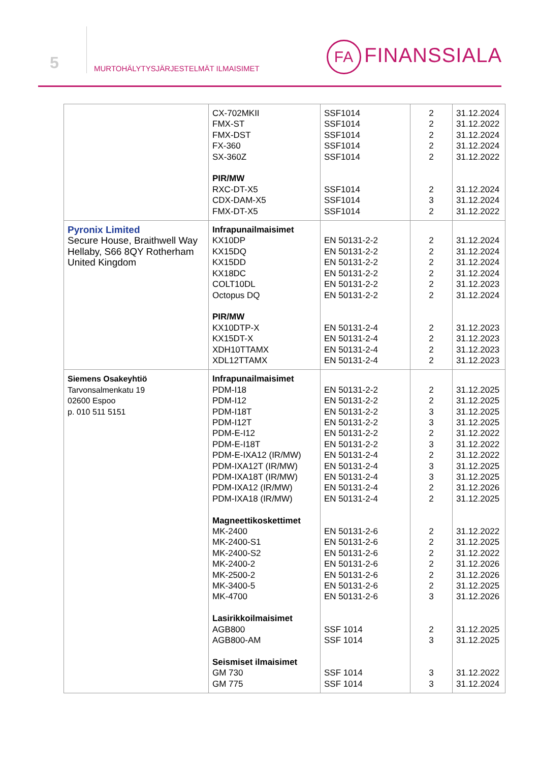5
MURTOHÄLYTYSJÄRJESTELMÄT ILMAISIMET
FA FINANSSIALA
| | CX-702MKII FMX-ST FMX-DST FX-360 SX-360Z PIR/MW RXC-DT-X5 CDX-DAM-X5 FMX-DT-X5 | SSF1014 SSF1014 SSF1014 SSF1014 SSF1014 SSF1014 SSF1014 SSF1014 | 2 2 2 2 2 2 3 2 | 31.12.2024 31.12.2022 31.12.2024 31.12.2024 31.12.2022 31.12.2024 31.12.2024 31.12.2022 |
| Pyronix Limited Secure House, Braithwell Way Hellaby, S66 8QY Rotherham United Kingdom | Infrapunailmaisimet KX10DP KX15DQ KX15DD KX18DC COLT10DL Octopus DQ PIR/MW KX10DTP-X KX15DT-X XDH10TTAMX XDL12TTAMX | EN 50131-2-2 EN 50131-2-2 EN 50131-2-2 EN 50131-2-2 EN 50131-2-2 EN 50131-2-2 EN 50131-2-4 EN 50131-2-4 EN 50131-2-4 EN 50131-2-4 | 2 2 2 2 2 2 2 2 2 2 | 31.12.2024 31.12.2024 31.12.2024 31.12.2024 31.12.2023 31.12.2024 31.12.2023 31.12.2023 31.12.2023 31.12.2023 |
| Siemens Osakeyhtiö Tarvonsalmenkatu 19 02600 Espoo p. 010 511 5151 | Infrapunailmaisimet PDM-I18 PDM-I12 PDM-I18T PDM-I12T PDM-E-I12 PDM-E-I18T PDM-E-IXA12 (IR/MW) PDM-IXA12T (IR/MW) PDM-IXA18T (IR/MW) PDM-IXA12 (IR/MW) PDM-IXA18 (IR/MW) Magneettikoskettimet MK-2400 MK-2400-S1 MK-2400-S2 MK-2400-2 MK-2500-2 MK-3400-5 MK-4700 Lasirikkoilmaisimet AGB800 AGB800-AM Seismiset ilmaisimet GM 730 GM 775 | EN 50131-2-2 EN 50131-2-2 EN 50131-2-2 EN 50131-2-2 EN 50131-2-2 EN 50131-2-2 EN 50131-2-4 EN 50131-2-4 EN 50131-2-4 EN 50131-2-4 EN 50131-2-4 EN 50131-2-6 EN 50131-2-6 EN 50131-2-6 EN 50131-2-6 EN 50131-2-6 EN 50131-2-6 EN 50131-2-6 SSF 1014 SSF 1014 SSF 1014 SSF 1014 | 2 2 3 3 2 3 2 3 3 2 2 2 2 2 2 2 2 3 2 3 3 3 | 31.12.2025 31.12.2025 31.12.2025 31.12.2025 31.12.2022 31.12.2022 31.12.2022 31.12.2025 31.12.2025 31.12.2026 31.12.2025 31.12.2022 31.12.2025 31.12.2022 31.12.2026 31.12.2026 31.12.2025 31.12.2026 31.12.2025 31.12.2025 31.12.2022 31.12.2024 |